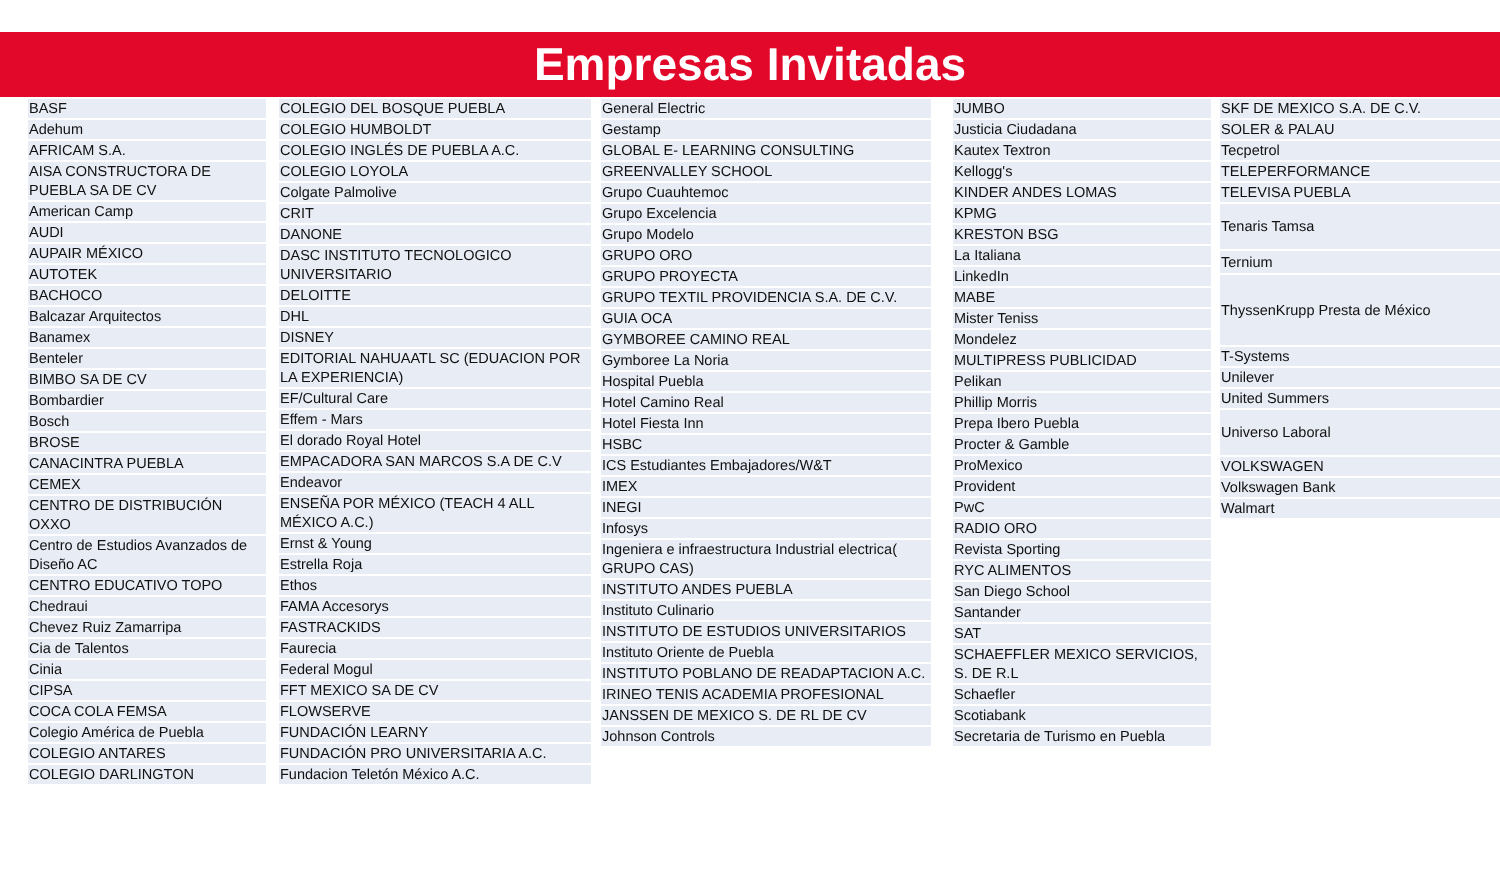Empresas Invitadas
| BASF |
| Adehum |
| AFRICAM S.A. |
| AISA CONSTRUCTORA DE PUEBLA SA DE CV |
| American Camp |
| AUDI |
| AUPAIR MÉXICO |
| AUTOTEK |
| BACHOCO |
| Balcazar Arquitectos |
| Banamex |
| Benteler |
| BIMBO SA DE CV |
| Bombardier |
| Bosch |
| BROSE |
| CANACINTRA PUEBLA |
| CEMEX |
| CENTRO DE DISTRIBUCIÓN OXXO |
| Centro de Estudios Avanzados de Diseño AC |
| CENTRO EDUCATIVO TOPO |
| Chedraui |
| Chevez Ruiz Zamarripa |
| Cia de Talentos |
| Cinia |
| CIPSA |
| COCA COLA FEMSA |
| Colegio América de Puebla |
| COLEGIO ANTARES |
| COLEGIO DARLINGTON |
| COLEGIO DEL BOSQUE PUEBLA |
| COLEGIO HUMBOLDT |
| COLEGIO INGLÉS DE PUEBLA A.C. |
| COLEGIO LOYOLA |
| Colgate Palmolive |
| CRIT |
| DANONE |
| DASC INSTITUTO TECNOLOGICO UNIVERSITARIO |
| DELOITTE |
| DHL |
| DISNEY |
| EDITORIAL NAHUAATL SC (EDUACION POR LA EXPERIENCIA) |
| EF/Cultural Care |
| Effem - Mars |
| El dorado Royal Hotel |
| EMPACADORA SAN MARCOS S.A DE C.V |
| Endeavor |
| ENSEÑA POR MÉXICO (TEACH 4 ALL MÉXICO A.C.) |
| Ernst & Young |
| Estrella Roja |
| Ethos |
| FAMA Accesorys |
| FASTRACKIDS |
| Faurecia |
| Federal Mogul |
| FFT MEXICO SA DE CV |
| FLOWSERVE |
| FUNDACIÓN LEARNY |
| FUNDACIÓN PRO UNIVERSITARIA A.C. |
| Fundacion Teletón México A.C. |
| General Electric |
| Gestamp |
| GLOBAL E- LEARNING CONSULTING |
| GREENVALLEY SCHOOL |
| Grupo Cuauhtemoc |
| Grupo Excelencia |
| Grupo Modelo |
| GRUPO ORO |
| GRUPO PROYECTA |
| GRUPO TEXTIL PROVIDENCIA S.A. DE C.V. |
| GUIA OCA |
| GYMBOREE CAMINO REAL |
| Gymboree La Noria |
| Hospital Puebla |
| Hotel Camino Real |
| Hotel Fiesta Inn |
| HSBC |
| ICS Estudiantes Embajadores/W&T |
| IMEX |
| INEGI |
| Infosys |
| Ingeniera e infraestructura Industrial electrica( GRUPO CAS) |
| INSTITUTO ANDES PUEBLA |
| Instituto Culinario |
| INSTITUTO DE ESTUDIOS UNIVERSITARIOS |
| Instituto Oriente de Puebla |
| INSTITUTO POBLANO DE READAPTACION A.C. |
| IRINEO TENIS ACADEMIA PROFESIONAL |
| JANSSEN DE MEXICO S. DE RL DE CV |
| Johnson Controls |
| JUMBO |
| Justicia Ciudadana |
| Kautex Textron |
| Kellogg's |
| KINDER ANDES LOMAS |
| KPMG |
| KRESTON BSG |
| La Italiana |
| LinkedIn |
| MABE |
| Mister Teniss |
| Mondelez |
| MULTIPRESS PUBLICIDAD |
| Pelikan |
| Phillip Morris |
| Prepa Ibero Puebla |
| Procter & Gamble |
| ProMexico |
| Provident |
| PwC |
| RADIO ORO |
| Revista Sporting |
| RYC ALIMENTOS |
| San Diego School |
| Santander |
| SAT |
| SCHAEFFLER MEXICO SERVICIOS, S. DE R.L |
| Schaefler |
| Scotiabank |
| Secretaria de Turismo en Puebla |
| SKF DE MEXICO S.A. DE C.V. |
| SOLER & PALAU |
| Tecpetrol |
| TELEPERFORMANCE |
| TELEVISA PUEBLA |
| Tenaris Tamsa |
| Ternium |
| ThyssenKrupp Presta de México |
| T-Systems |
| Unilever |
| United Summers |
| Universo Laboral |
| VOLKSWAGEN |
| Volkswagen Bank |
| Walmart |